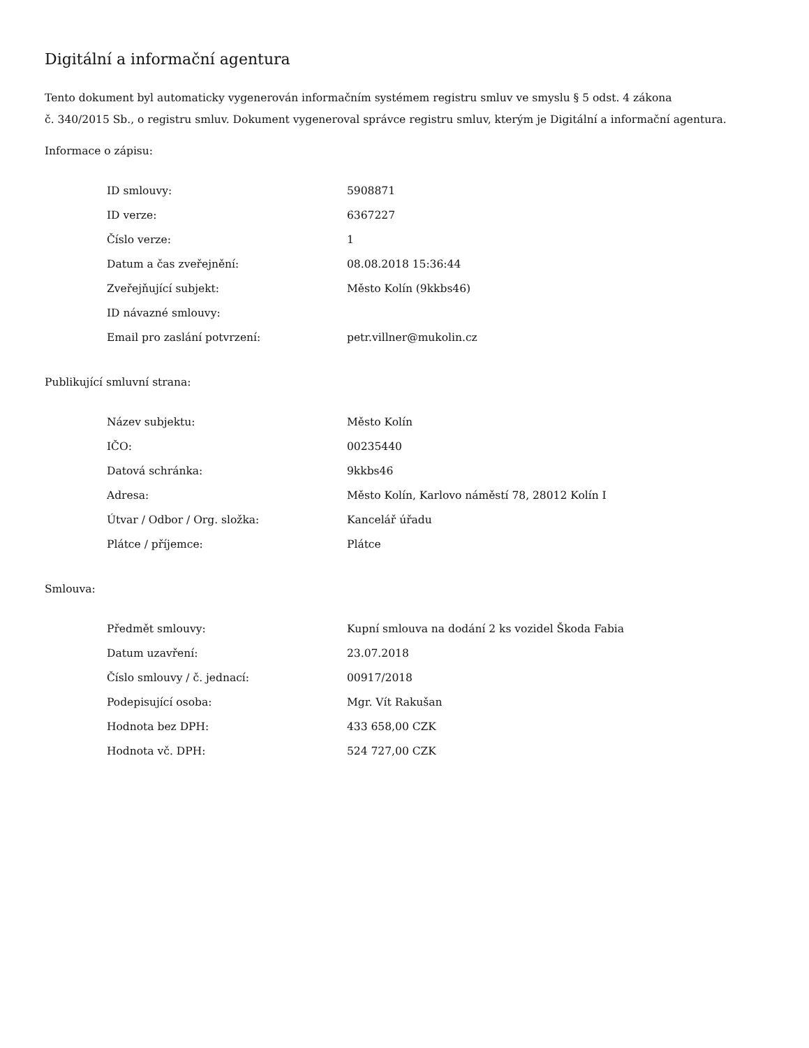Digitální a informační agentura
Tento dokument byl automaticky vygenerován informačním systémem registru smluv ve smyslu § 5 odst. 4 zákona
č. 340/2015 Sb., o registru smluv. Dokument vygeneroval správce registru smluv, kterým je Digitální a informační agentura.
Informace o zápisu:
| ID smlouvy: | 5908871 |
| ID verze: | 6367227 |
| Číslo verze: | 1 |
| Datum a čas zveřejnění: | 08.08.2018 15:36:44 |
| Zveřejňující subjekt: | Město Kolín (9kkbs46) |
| ID návazné smlouvy: | |
| Email pro zaslání potvrzení: | petr.villner@mukolin.cz |
Publikující smluvní strana:
| Název subjektu: | Město Kolín |
| IČO: | 00235440 |
| Datová schránka: | 9kkbs46 |
| Adresa: | Město Kolín, Karlovo náměstí 78, 28012 Kolín I |
| Útvar / Odbor / Org. složka: | Kancelář úřadu |
| Plátce / příjemce: | Plátce |
Smlouva:
| Předmět smlouvy: | Kupní smlouva na dodání 2 ks vozidel Škoda Fabia |
| Datum uzavření: | 23.07.2018 |
| Číslo smlouvy / č. jednací: | 00917/2018 |
| Podepisující osoba: | Mgr. Vít Rakušan |
| Hodnota bez DPH: | 433 658,00 CZK |
| Hodnota vč. DPH: | 524 727,00 CZK |